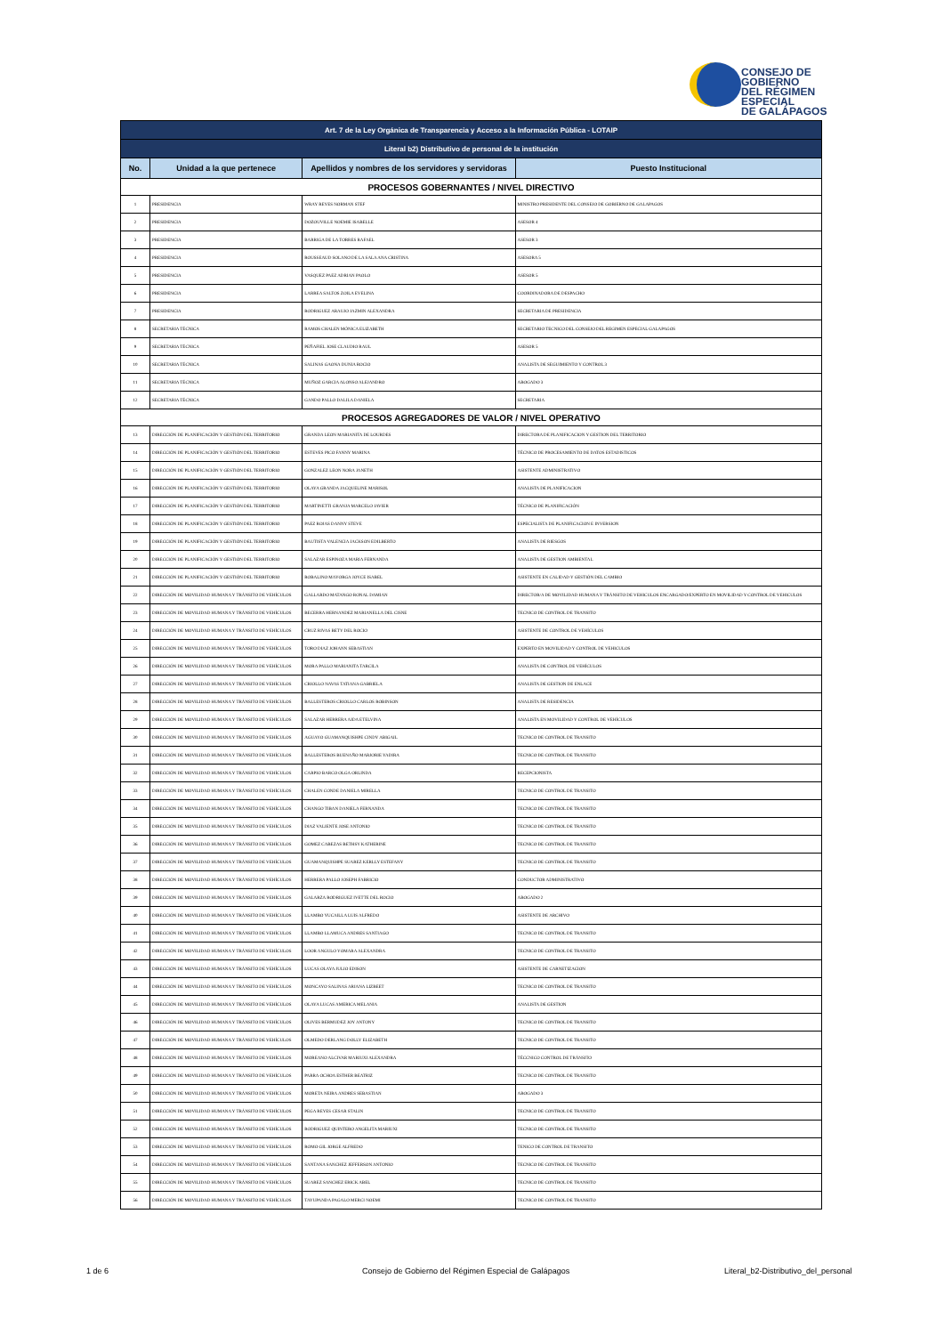CONSEJO DE GOBIERNO
DEL RÉGIMEN ESPECIAL
DE GALÁPAGOS
| Art. 7 de la Ley Orgánica de Transparencia y Acceso a la Información Pública - LOTAIP | | | |
| Literal b2) Distributivo de personal de la institución | | | |
| No. | Unidad a la que pertenece | Apellidos y nombres de los servidores y servidoras | Puesto Institucional |
| PROCESOS GOBERNANTES / NIVEL DIRECTIVO | | | |
| 1 | PRESIDENCIA | WRAY REYES NORMAN STEF | MINISTRO PRESIDENTE DEL CONSEJO DE GOBIERNO DE GALAPAGOS |
| 2 | PRESIDENCIA | DOZOUVILLE NOEMIE ISABELLE | ASESOR 4 |
| 3 | PRESIDENCIA | BARRIGA DE LA TORRES RAFAEL | ASESOR 3 |
| 4 | PRESIDENCIA | ROUSSEAUD SOLANO DE LA SALA ANA CRISTINA | ASESORA 5 |
| 5 | PRESIDENCIA | VASQUEZ PAEZ ADRIAN PAOLO | ASESOR 5 |
| 6 | PRESIDENCIA | LARREA SALTOS ZOILA EVELINA | COORDINADORA DE DESPACHO |
| 7 | PRESIDENCIA | RODRIGUEZ ARAUJO JAZMIN ALEXANDRA | SECRETARIA DE PRESIDENCIA |
| 8 | SECRETARIA TÉCNICA | RAMOS CHALEN MÓNICA ELIZABETH | SECRETARIO TECNICO DEL CONSEJO DEL REGIMEN ESPECIAL GALAPAGOS |
| 9 | SECRETARIA TÉCNICA | PEÑAFIEL JOSE CLAUDIO RAUL | ASESOR 5 |
| 10 | SECRETARIA TÉCNICA | SALINAS GAONA DUNIA ROCIO | ANALISTA DE SEGUIMIENTO Y CONTROL 3 |
| 11 | SECRETARIA TÉCNICA | MUÑOZ GARCIA ALONSO ALEJANDRO | ABOGADO 3 |
| 12 | SECRETARIA TÉCNICA | GANDO PALLO DALILA DANIELA | SECRETARIA |
| PROCESOS AGREGADORES DE VALOR / NIVEL OPERATIVO | | | |
| 13 | DIRECCIÓN DE PLANIFICACIÓN Y GESTIÓN DEL TERRITORIO | GRANDA LEON MARIANITA DE LOURDES | DIRECTORA DE PLANIFICACION Y GESTION DEL TERRITORIO |
| 14 | DIRECCIÓN DE PLANIFICACIÓN Y GESTIÓN DEL TERRITORIO | ESTEVES PICO FANNY MARINA | TÉCNICO DE PROCESAMIENTO DE DATOS ESTADISTICOS |
| 15 | DIRECCIÓN DE PLANIFICACIÓN Y GESTIÓN DEL TERRITORIO | GONZALEZ LEON NORA JANETH | ASISTENTE ADMINISTRATIVO |
| 16 | DIRECCIÓN DE PLANIFICACIÓN Y GESTIÓN DEL TERRITORIO | OLAYA GRANDA JACQUELINE MARISOL | ANALISTA DE PLANIFICACION |
| 17 | DIRECCIÓN DE PLANIFICACIÓN Y GESTIÓN DEL TERRITORIO | MARTINETTI GRANJA MARCELO JAVIER | TÉCNICO DE PLANIFICACIÓN |
| 18 | DIRECCIÓN DE PLANIFICACIÓN Y GESTIÓN DEL TERRITORIO | PAEZ ROJAS DANNY STEVE | ESPECIALISTA DE PLANIFICACION E INVERSION |
| 19 | DIRECCIÓN DE PLANIFICACIÓN Y GESTIÓN DEL TERRITORIO | BAUTISTA VALENCIA JACKSON EDILBERTO | ANALISTA DE RIESGOS |
| 20 | DIRECCIÓN DE PLANIFICACIÓN Y GESTIÓN DEL TERRITORIO | SALAZAR ESPINOZA MARIA FERNANDA | ANALISTA DE GESTION AMBIENTAL |
| 21 | DIRECCIÓN DE PLANIFICACIÓN Y GESTIÓN DEL TERRITORIO | ROBALINO MAYORGA JOYCE ISABEL | ASISTENTE EN CALIDAD Y GESTIÓN DEL CAMBIO |
| 22 | DIRECCIÓN DE MOVILIDAD HUMANA Y TRÁNSITO DE VEHÍCULOS | GALLARDO MATANGO RONAL DAMIAN | DIRECTOR/A DE MOVILIDAD HUMANA Y TRÁNSITO DE VEHICULOS ENCARGADO/EXPERTO EN MOVILIDAD Y CONTROL DE VEHICULOS |
| 23 | DIRECCIÓN DE MOVILIDAD HUMANA Y TRÁNSITO DE VEHÍCULOS | BECERRA HERNANDEZ MARIANELLA DEL CISNE | TECNICO DE CONTROL DE TRANSITO |
| 24 | DIRECCIÓN DE MOVILIDAD HUMANA Y TRÁNSITO DE VEHÍCULOS | CRUZ RIVAS BETY DEL ROCIO | ASISTENTE DE CONTROL DE VEHÍCULOS |
| 25 | DIRECCIÓN DE MOVILIDAD HUMANA Y TRÁNSITO DE VEHÍCULOS | TORO DIAZ JOHANN SEBASTIAN | EXPERTO EN MOVILIDAD Y CONTROL DE VEHICULOS |
| 26 | DIRECCIÓN DE MOVILIDAD HUMANA Y TRÁNSITO DE VEHÍCULOS | MORA PALLO MARIANITA TARCILA | ANALISTA DE CONTROL DE VEHÍCULOS |
| 27 | DIRECCIÓN DE MOVILIDAD HUMANA Y TRÁNSITO DE VEHÍCULOS | CRIOLLO NAVAS TATIANA GABRIELA | ANALISTA DE GESTION DE ENLACE |
| 28 | DIRECCIÓN DE MOVILIDAD HUMANA Y TRÁNSITO DE VEHÍCULOS | BALLESTEROS CRIOLLO CARLOS ROBINSON | ANALISTA DE RESIDENCIA |
| 29 | DIRECCIÓN DE MOVILIDAD HUMANA Y TRÁNSITO DE VEHÍCULOS | SALAZAR HERRERA AIDA ETELVINA | ANALISTA EN MOVILIDAD Y CONTROL DE VEHÍCULOS |
| 30 | DIRECCIÓN DE MOVILIDAD HUMANA Y TRÁNSITO DE VEHÍCULOS | AGUAYO GUAMANQUISHPE CINDY ABIGAIL | TECNICO DE CONTROL DE TRANSITO |
| 31 | DIRECCIÓN DE MOVILIDAD HUMANA Y TRÁNSITO DE VEHÍCULOS | BALLESTEROS BUENAÑO MARJORIE YADIRA | TECNICO DE CONTROL DE TRANSITO |
| 32 | DIRECCIÓN DE MOVILIDAD HUMANA Y TRÁNSITO DE VEHÍCULOS | CARPIO BARCO OLGA ORLINDA | RECEPCIONISTA |
| 33 | DIRECCIÓN DE MOVILIDAD HUMANA Y TRÁNSITO DE VEHÍCULOS | CHALEN CONDE DANIELA MIRELLA | TECNICO DE CONTROL DE TRANSITO |
| 34 | DIRECCIÓN DE MOVILIDAD HUMANA Y TRÁNSITO DE VEHÍCULOS | CHANGO TIBAN DANIELA FERNANDA | TECNICO DE CONTROL DE TRANSITO |
| 35 | DIRECCIÓN DE MOVILIDAD HUMANA Y TRÁNSITO DE VEHÍCULOS | DIAZ VALIENTE JOSE ANTONIO | TECNICO DE CONTROL DE TRANSITO |
| 36 | DIRECCIÓN DE MOVILIDAD HUMANA Y TRÁNSITO DE VEHÍCULOS | GOMEZ CABEZAS BETHSY KATHERINE | TECNICO DE CONTROL DE TRANSITO |
| 37 | DIRECCIÓN DE MOVILIDAD HUMANA Y TRÁNSITO DE VEHÍCULOS | GUAMANQUISHPE SUAREZ KERLLY ESTEFANY | TECNICO DE CONTROL DE TRANSITO |
| 38 | DIRECCIÓN DE MOVILIDAD HUMANA Y TRÁNSITO DE VEHÍCULOS | HERRERA PALLO JOSEPH FABRICIO | CONDUCTOR ADMINISTRATIVO |
| 39 | DIRECCIÓN DE MOVILIDAD HUMANA Y TRÁNSITO DE VEHÍCULOS | GALARZA RODRIGUEZ IVETTE DEL ROCIO | ABOGADO 2 |
| 40 | DIRECCIÓN DE MOVILIDAD HUMANA Y TRÁNSITO DE VEHÍCULOS | LLAMBO YUCAILLA LUIS ALFREDO | ASISTENTE DE ARCHIVO |
| 41 | DIRECCIÓN DE MOVILIDAD HUMANA Y TRÁNSITO DE VEHÍCULOS | LLAMBO LLAMUCA ANDRES SANTIAGO | TECNICO DE CONTROL DE TRANSITO |
| 42 | DIRECCIÓN DE MOVILIDAD HUMANA Y TRÁNSITO DE VEHÍCULOS | LOOR ANGULO YOMARA ALEXANDRA | TECNICO DE CONTROL DE TRANSITO |
| 43 | DIRECCIÓN DE MOVILIDAD HUMANA Y TRÁNSITO DE VEHÍCULOS | LUCAS OLAYA JULIO EDISON | ASISTENTE DE CARNETIZACION |
| 44 | DIRECCIÓN DE MOVILIDAD HUMANA Y TRÁNSITO DE VEHÍCULOS | MONCAYO SALINAS ARIANA LIZBEET | TECNICO DE CONTROL DE TRANSITO |
| 45 | DIRECCIÓN DE MOVILIDAD HUMANA Y TRÁNSITO DE VEHÍCULOS | OLAYA LUCAS AMERICA MELANIA | ANALISTA DE GESTION |
| 46 | DIRECCIÓN DE MOVILIDAD HUMANA Y TRÁNSITO DE VEHÍCULOS | OLIVES BERMUDEZ JOY ANTONY | TECNICO DE CONTROL DE TRANSITO |
| 47 | DIRECCIÓN DE MOVILIDAD HUMANA Y TRÁNSITO DE VEHÍCULOS | OLMEDO DERLANG DOLLY ELIZABETH | TECNICO DE CONTROL DE TRANSITO |
| 48 | DIRECCIÓN DE MOVILIDAD HUMANA Y TRÁNSITO DE VEHÍCULOS | MOREANO ALCIVAR MARIUXI ALEXANDRA | TÉCCNICO CONTROL DE TRÁNSITO |
| 49 | DIRECCIÓN DE MOVILIDAD HUMANA Y TRÁNSITO DE VEHÍCULOS | PARRA OCHOA ESTHER BEATRIZ | TECNICO DE CONTROL DE TRANSITO |
| 50 | DIRECCIÓN DE MOVILIDAD HUMANA Y TRÁNSITO DE VEHÍCULOS | MORETA NEIRA ANDRES SEBASTIAN | ABOGADO 3 |
| 51 | DIRECCIÓN DE MOVILIDAD HUMANA Y TRÁNSITO DE VEHÍCULOS | PEGA REYES CESAR STALIN | TECNICO DE CONTROL DE TRANSITO |
| 52 | DIRECCIÓN DE MOVILIDAD HUMANA Y TRÁNSITO DE VEHÍCULOS | RODRIGUEZ QUINTERO ANGELITA MARIUXI | TECNICO DE CONTROL DE TRANSITO |
| 53 | DIRECCIÓN DE MOVILIDAD HUMANA Y TRÁNSITO DE VEHÍCULOS | ROMO GIL JORGE ALFREDO | TENICO DE CONTROL DE TRANSITO |
| 54 | DIRECCIÓN DE MOVILIDAD HUMANA Y TRÁNSITO DE VEHÍCULOS | SANTANA SANCHEZ JEFFERSON ANTONIO | TECNICO DE CONTROL DE TRANSITO |
| 55 | DIRECCIÓN DE MOVILIDAD HUMANA Y TRÁNSITO DE VEHÍCULOS | SUAREZ SANCHEZ ERICK ABEL | TECNICO DE CONTROL DE TRANSITO |
| 56 | DIRECCIÓN DE MOVILIDAD HUMANA Y TRÁNSITO DE VEHÍCULOS | TAYUPANDA PAGALO MERCI NOEMI | TECNICO DE CONTROL DE TRANSITO |
1 de 6
Consejo de Gobierno del Régimen Especial de Galápagos
Literal_b2-Distributivo_del_personal